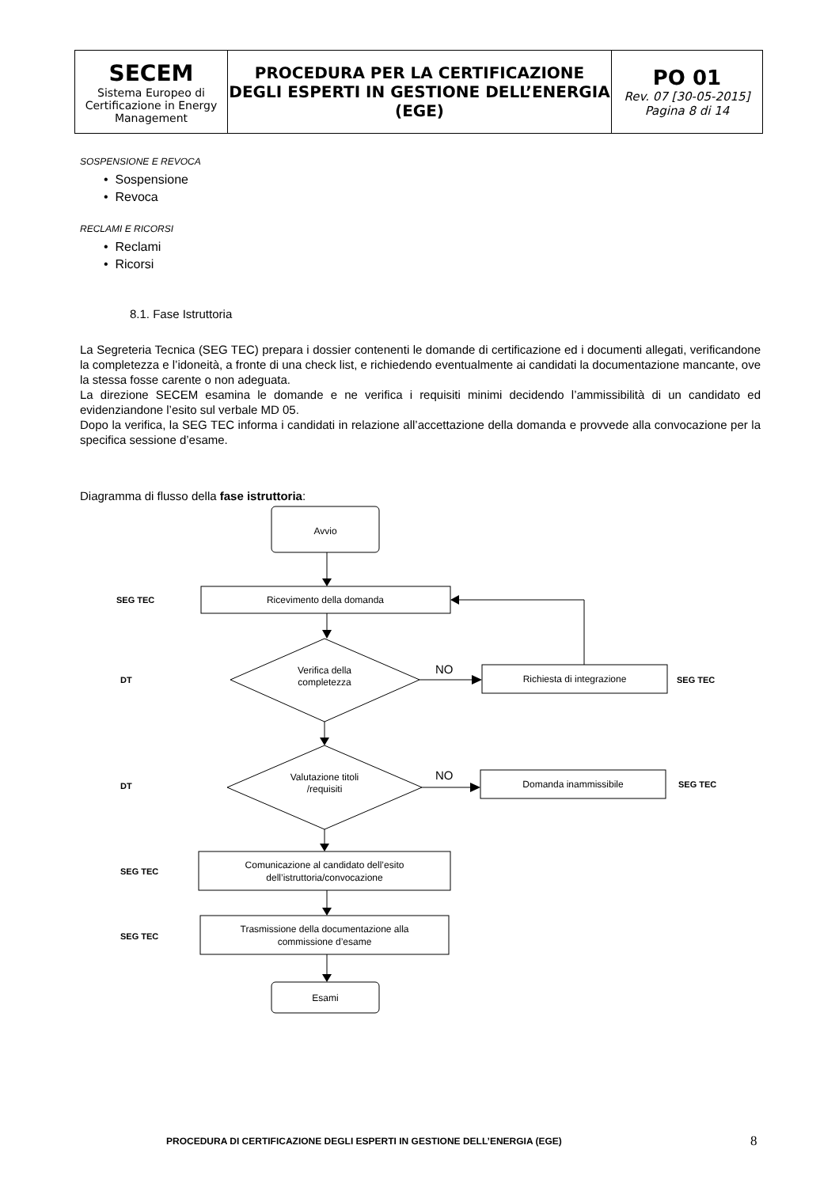| SECEM Sistema Europeo di Certificazione in Energy Management | PROCEDURA PER LA CERTIFICAZIONE DEGLI ESPERTI IN GESTIONE DELL’ENERGIA (EGE) | PO 01 Rev. 07 [30-05-2015] Pagina 8 di 14 |
SOSPENSIONE E REVOCA
• Sospensione
• Revoca
RECLAMI E RICORSI
• Reclami
• Ricorsi
8.1. Fase Istruttoria
La Segreteria Tecnica (SEG TEC) prepara i dossier contenenti le domande di certificazione ed i documenti allegati, verificandone la completezza e l’idoneità, a fronte di una check list, e richiedendo eventualmente ai candidati la documentazione mancante, ove la stessa fosse carente o non adeguata.
La direzione SECEM esamina le domande e ne verifica i requisiti minimi decidendo l’ammissibilità di un candidato ed evidenziandone l’esito sul verbale MD 05.
Dopo la verifica, la SEG TEC informa i candidati in relazione all’accettazione della domanda e provvede alla convocazione per la specifica sessione d’esame.
Diagramma di flusso della fase istruttoria:
Avvio
Ricevimento della domanda
Verifica della
completezza
Richiesta di integrazione
Valutazione titoli
/requisiti
Domanda inammissibile
Comunicazione al candidato dell’esito
dell’istruttoria/convocazione
Trasmissione della documentazione alla
commissione d’esame
Esami
NO
NO
SEG TEC
DT
SEG TEC
DT
SEG TEC
SEG TEC
SEG TEC
PROCEDURA DI CERTIFICAZIONE DEGLI ESPERTI IN GESTIONE DELL’ENERGIA (EGE)
8